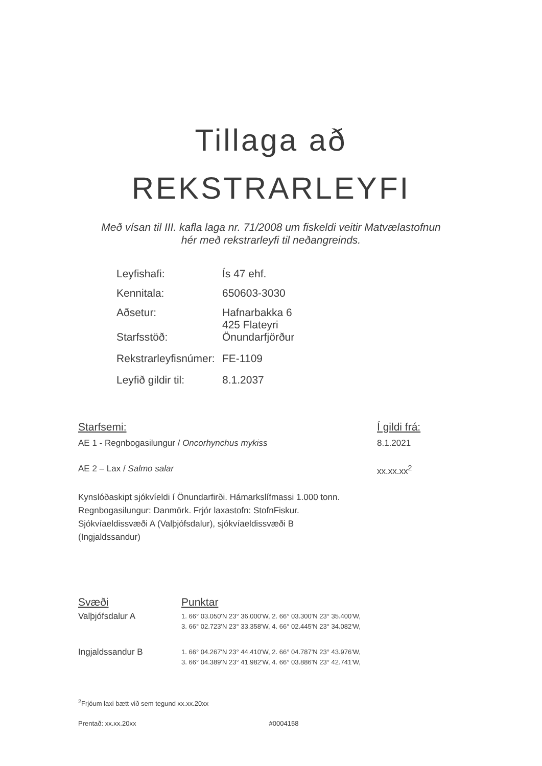Tillaga að
REKSTRARLEYFI
Með vísan til III. kafla laga nr. 71/2008 um fiskeldi veitir Matvælastofnun
hér með rekstrarleyfi til neðangreinds.
| Leyfishafi: | Ís 47 ehf. |
| Kennitala: | 650603-3030 |
| Aðsetur: | Hafnarbakka 6 425 Flateyri |
| Starfsstöð: | Önundarfjörður |
| Rekstrarleyfisnúmer: | FE-1109 |
| Leyfið gildir til: | 8.1.2037 |
| Starfsemi: | Í gildi frá: |
| --- | --- |
| AE 1 - Regnbogasilungur / Oncorhynchus mykiss | 8.1.2021 |
| AE 2 – Lax / Salmo salar | xx.xx.xx<sup>2</sup> |
Kynslóðaskipt sjókvíeldi í Önundarfirði. Hámarkslífmassi 1.000 tonn. Regnbogasilungur: Danmörk. Frjór laxastofn: StofnFiskur.
Sjókvíaeldissvæði A (Valþjófsdalur), sjókvíaeldissvæði B (Ingjaldssandur)
| Svæði | Punktar |
| --- | --- |
| Valþjófsdalur A | 1. 66° 03.050'N 23° 36.000'W, 2. 66° 03.300'N 23° 35.400'W, 3. 66° 02.723'N 23° 33.358'W, 4. 66° 02.445'N 23° 34.082'W, |
| Ingjaldssandur B | 1. 66° 04.267'N 23° 44.410'W, 2. 66° 04.787'N 23° 43.976'W, 3. 66° 04.389'N 23° 41.982'W, 4. 66° 03.886'N 23° 42.741'W, |
<sup>2</sup> Frjóum laxi bætt við sem tegund xx.xx.20xx
Prentað: xx.xx.20xx #0004158